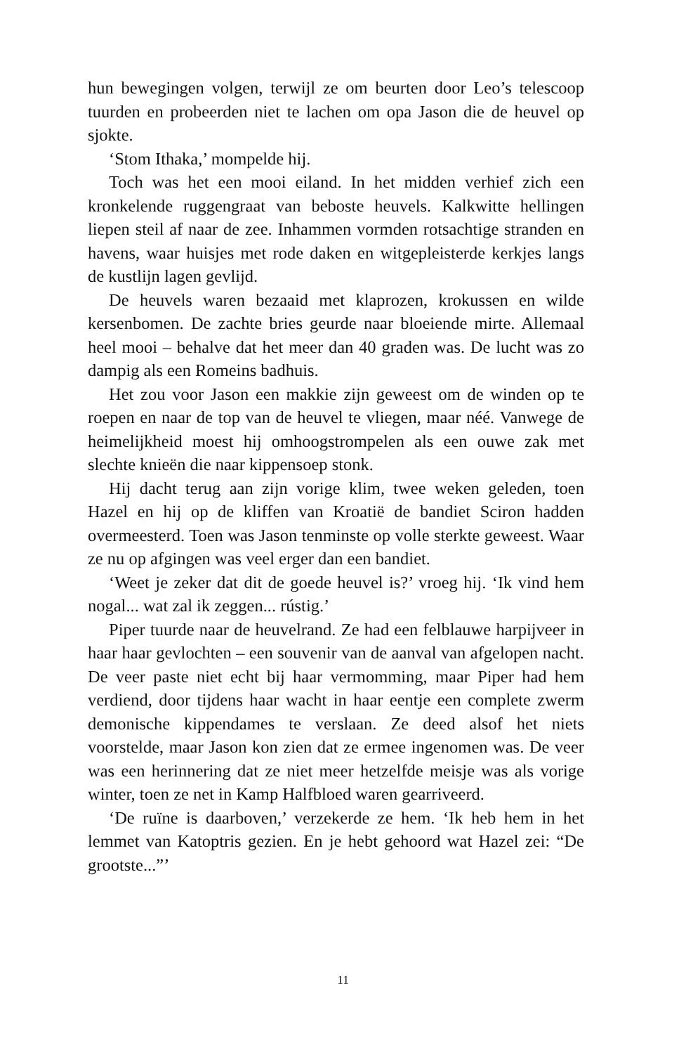hun bewegingen volgen, terwijl ze om beurten door Leo’s telescoop tuurden en probeerden niet te lachen om opa Jason die de heuvel op sjokte.
‘Stom Ithaka,’ mompelde hij.
Toch was het een mooi eiland. In het midden verhief zich een kronkelende ruggengraat van beboste heuvels. Kalkwitte hellingen liepen steil af naar de zee. Inhammen vormden rotsachtige stranden en havens, waar huisjes met rode daken en witgepleisterde kerkjes langs de kustlijn lagen gevlijd.
De heuvels waren bezaaid met klaprozen, krokussen en wilde kersenbomen. De zachte bries geurde naar bloeiende mirte. Allemaal heel mooi – behalve dat het meer dan 40 graden was. De lucht was zo dampig als een Romeins badhuis.
Het zou voor Jason een makkie zijn geweest om de winden op te roepen en naar de top van de heuvel te vliegen, maar néé. Vanwege de heimelijkheid moest hij omhoogstrompelen als een ouwe zak met slechte knieën die naar kippensoep stonk.
Hij dacht terug aan zijn vorige klim, twee weken geleden, toen Hazel en hij op de kliffen van Kroatië de bandiet Sciron hadden overmeesterd. Toen was Jason tenminste op volle sterkte geweest. Waar ze nu op afgingen was veel erger dan een bandiet.
‘Weet je zeker dat dit de goede heuvel is?’ vroeg hij. ‘Ik vind hem nogal... wat zal ik zeggen... rústig.’
Piper tuurde naar de heuvelrand. Ze had een felblauwe harpijveer in haar haar gevlochten – een souvenir van de aanval van afgelopen nacht. De veer paste niet echt bij haar vermomming, maar Piper had hem verdiend, door tijdens haar wacht in haar eentje een complete zwerm demonische kippendames te verslaan. Ze deed alsof het niets voorstelde, maar Jason kon zien dat ze ermee ingenomen was. De veer was een herinnering dat ze niet meer hetzelfde meisje was als vorige winter, toen ze net in Kamp Halfbloed waren gearriveerd.
‘De ruïne is daarboven,’ verzekerde ze hem. ‘Ik heb hem in het lemmet van Katoptris gezien. En je hebt gehoord wat Hazel zei: “De grootste...”’
11